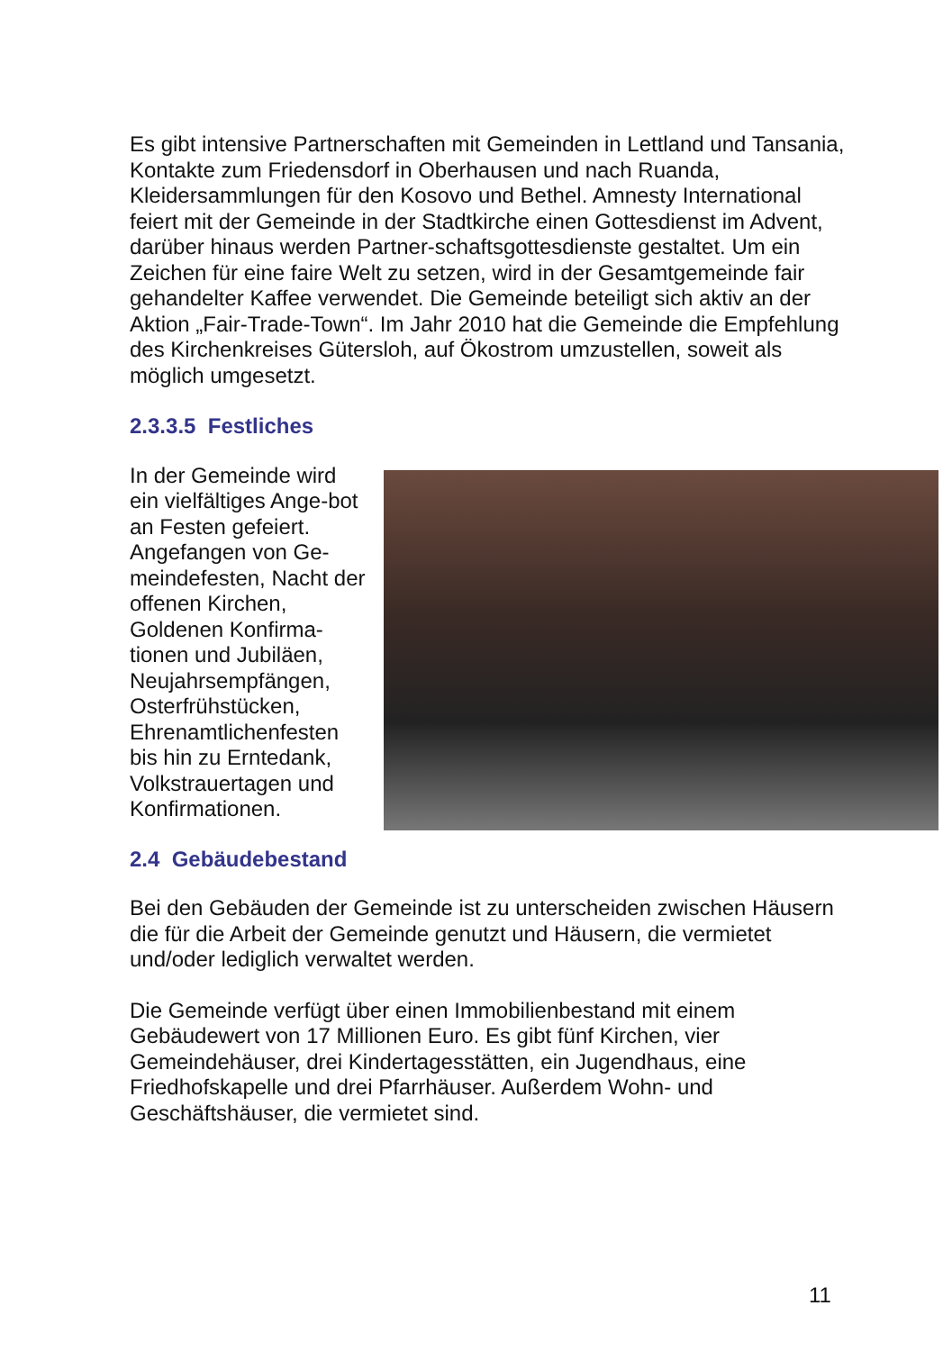Es gibt intensive Partnerschaften mit Gemeinden in Lettland und Tansania, Kontakte zum Friedensdorf in Oberhausen und nach Ruanda, Kleidersammlungen für den Kosovo und Bethel. Amnesty International feiert mit der Gemeinde in der Stadtkirche einen Gottesdienst im Advent, darüber hinaus werden Partner-schaftsgottesdienste gestaltet. Um ein Zeichen für eine faire Welt zu setzen, wird in der Gesamtgemeinde fair gehandelter Kaffee verwendet. Die Gemeinde beteiligt sich aktiv an der Aktion „Fair-Trade-Town“. Im Jahr 2010 hat die Gemeinde die Empfehlung des Kirchenkreises Gütersloh, auf Ökostrom umzustellen, soweit als möglich umgesetzt.
2.3.3.5 Festliches
In der Gemeinde wird ein vielfältiges Ange-bot an Festen gefeiert. Angefangen von Ge-meindefesten, Nacht der offenen Kirchen, Goldenen Konfirma-tionen und Jubiläen, Neujahrsempfängen, Osterfrühstücken, Ehrenamtlichenfesten bis hin zu Erntedank, Volkstrauertagen und Konfirmationen.
2.4 Gebäudebestand
Bei den Gebäuden der Gemeinde ist zu unterscheiden zwischen Häusern die für die Arbeit der Gemeinde genutzt und Häusern, die vermietet und/oder lediglich verwaltet werden.
Die Gemeinde verfügt über einen Immobilienbestand mit einem Gebäudewert von 17 Millionen Euro. Es gibt fünf Kirchen, vier Gemeindehäuser, drei Kindertagesstätten, ein Jugendhaus, eine Friedhofskapelle und drei Pfarrhäuser. Außerdem Wohn- und Geschäftshäuser, die vermietet sind.
11